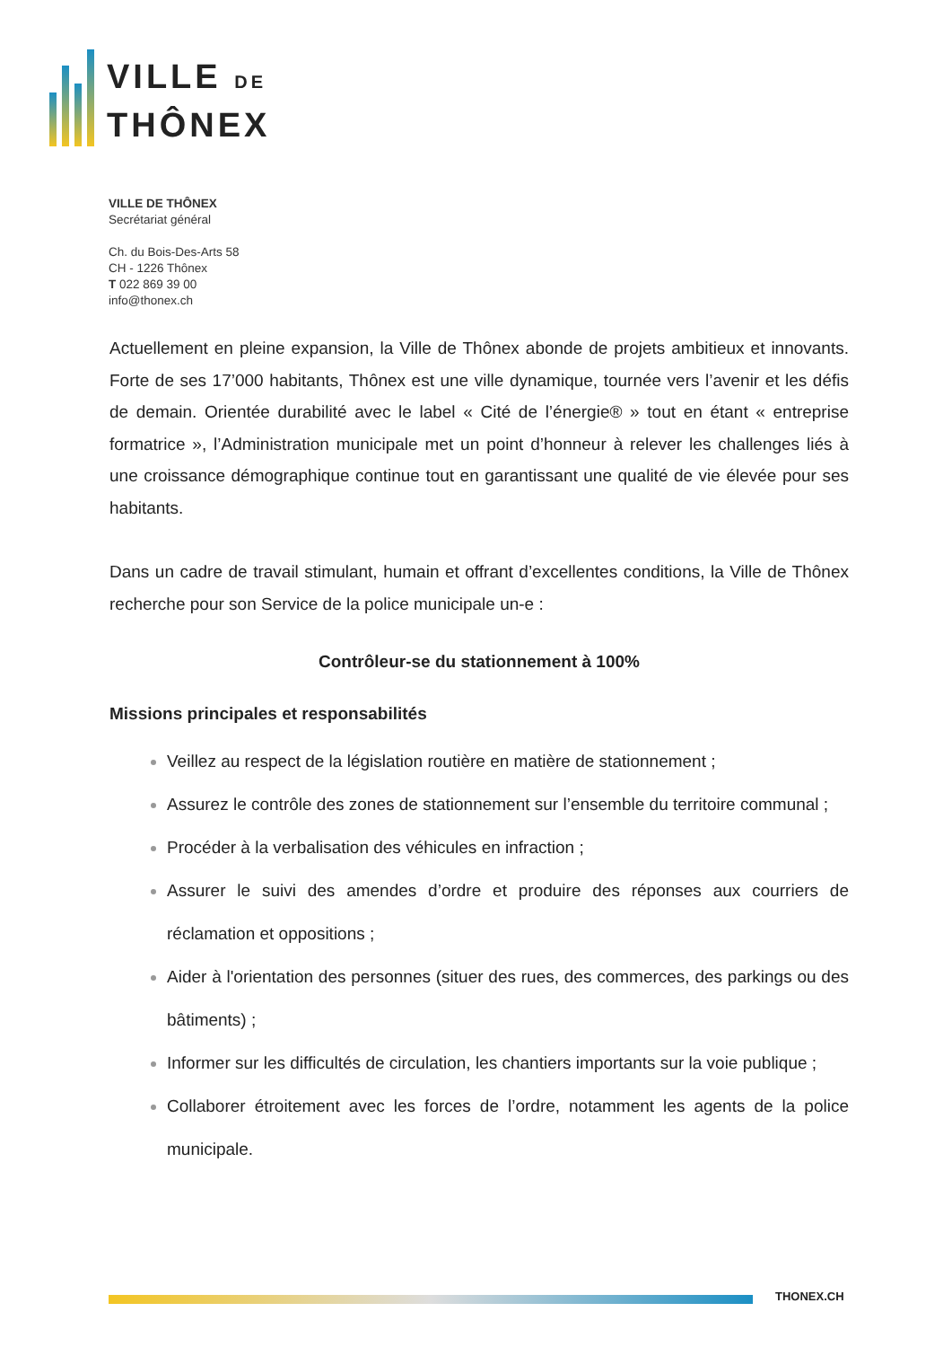VILLE DE
THÔNEX
VILLE DE THÔNEX
Secrétariat général
Ch. du Bois-Des-Arts 58
CH - 1226 Thônex
T 022 869 39 00
info@thonex.ch
Actuellement en pleine expansion, la Ville de Thônex abonde de projets ambitieux et innovants. Forte de ses 17’000 habitants, Thônex est une ville dynamique, tournée vers l’avenir et les défis de demain. Orientée durabilité avec le label « Cité de l’énergie® » tout en étant « entreprise formatrice », l’Administration municipale met un point d’honneur à relever les challenges liés à une croissance démographique continue tout en garantissant une qualité de vie élevée pour ses habitants.
Dans un cadre de travail stimulant, humain et offrant d’excellentes conditions, la Ville de Thônex recherche pour son Service de la police municipale un-e :
Contrôleur-se du stationnement à 100%
Missions principales et responsabilités
Veillez au respect de la législation routière en matière de stationnement ;
Assurez le contrôle des zones de stationnement sur l’ensemble du territoire communal ;
Procéder à la verbalisation des véhicules en infraction ;
Assurer le suivi des amendes d’ordre et produire des réponses aux courriers de réclamation et oppositions ;
Aider à l'orientation des personnes (situer des rues, des commerces, des parkings ou des bâtiments) ;
Informer sur les difficultés de circulation, les chantiers importants sur la voie publique ;
Collaborer étroitement avec les forces de l’ordre, notamment les agents de la police municipale.
THONEX.CH